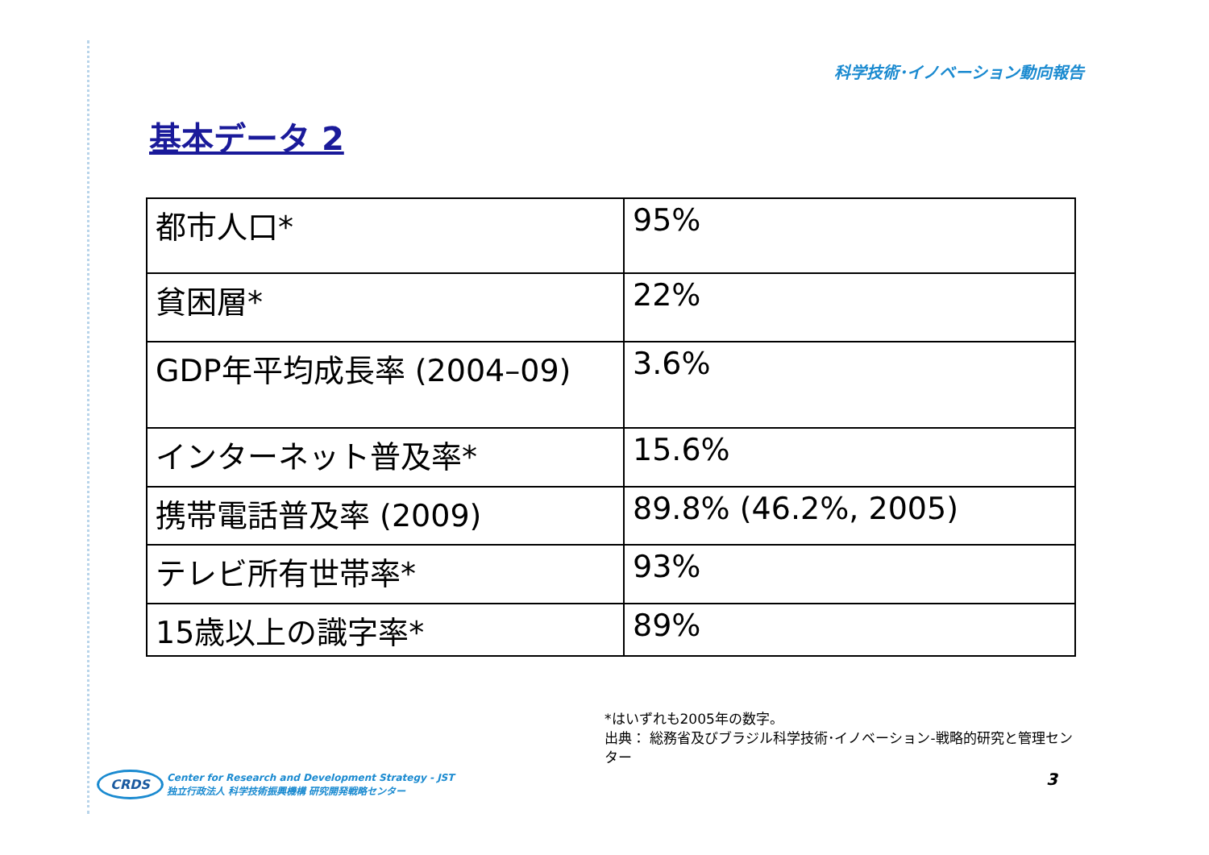科学技術･イノベーション動向報告
基本データ 2
| 都市人口* | 95% |
| 貧困層* | 22% |
| GDP年平均成長率 (2004–09) | 3.6% |
| インターネット普及率* | 15.6% |
| 携帯電話普及率 (2009) | 89.8% (46.2%, 2005) |
| テレビ所有世帯率* | 93% |
| 15歳以上の識字率* | 89% |
*はいずれも2005年の数字。
出典： 総務省及びブラジル科学技術･イノベーション-戦略的研究と管理センター
CRDS Center for Research and Development Strategy - JST
独立行政法人 科学技術振興機構 研究開発戦略センター
3